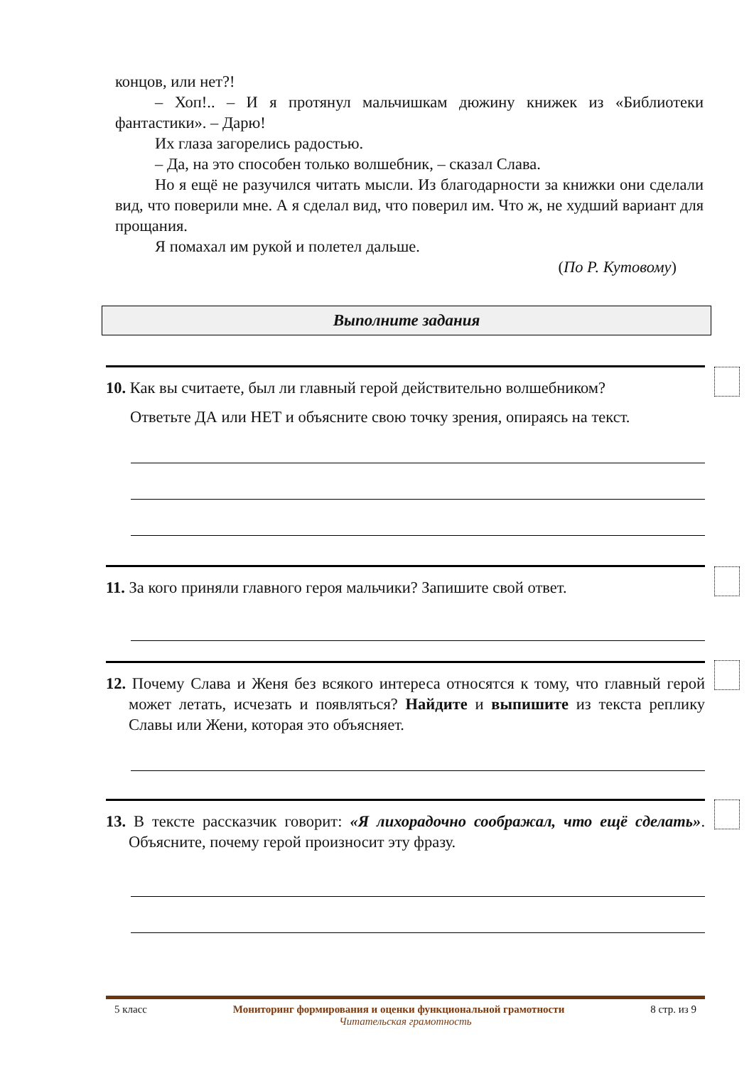концов, или нет?!
– Хоп!.. – И я протянул мальчишкам дюжину книжек из «Библиотеки фантастики». – Дарю!
Их глаза загорелись радостью.
– Да, на это способен только волшебник, – сказал Слава.
Но я ещё не разучился читать мысли. Из благодарности за книжки они сделали вид, что поверили мне. А я сделал вид, что поверил им. Что ж, не худший вариант для прощания.
Я помахал им рукой и полетел дальше.
(По Р. Кутовому)
Выполните задания
10. Как вы считаете, был ли главный герой действительно волшебником?
Ответьте ДА или НЕТ и объясните свою точку зрения, опираясь на текст.
11. За кого приняли главного героя мальчики? Запишите свой ответ.
12. Почему Слава и Женя без всякого интереса относятся к тому, что главный герой может летать, исчезать и появляться? Найдите и выпишите из текста реплику Славы или Жени, которая это объясняет.
13. В тексте рассказчик говорит: «Я лихорадочно соображал, что ещё сделать». Объясните, почему герой произносит эту фразу.
5 класс Мониторинг формирования и оценки функциональной грамотности 8 стр. из 9
Читательская грамотность